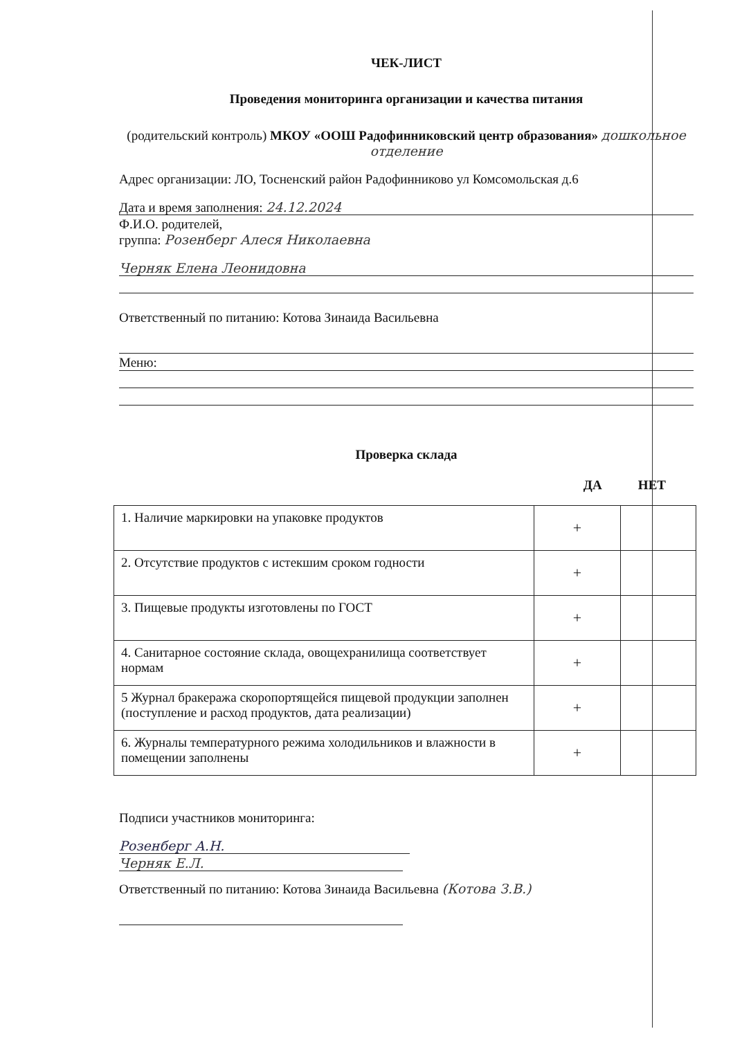ЧЕК-ЛИСТ
Проведения мониторинга организации и качества питания
(родительский контроль) МКОУ «ООШ Радофинниковский центр образования» дошкольное отделение
Адрес организации: ЛО, Тосненский район Радофинниково ул Комсомольская д.6
Дата и время заполнения: 24.12.2024
Ф.И.О. родителей,
группа: Розенберг Алеся Николаевна
Черняк Елена Леонидовна
Ответственный по питанию: Котова Зинаида Васильевна
Меню:
Проверка склада
ДА НЕТ
| 1. Наличие маркировки на упаковке продуктов | + | |
| 2. Отсутствие продуктов с истекшим сроком годности | + | |
| 3. Пищевые продукты изготовлены по ГОСТ | + | |
| 4. Санитарное состояние склада, овощехранилища соответствует нормам | + | |
| 5 Журнал бракеража скоропортящейся пищевой продукции заполнен (поступление и расход продуктов, дата реализации) | + | |
| 6. Журналы температурного режима холодильников и влажности в помещении заполнены | + | |
Подписи участников мониторинга:
Розенберг А.Н.
Черняк Е.Л.
Ответственный по питанию: Котова Зинаида Васильевна (Котова З.В.)